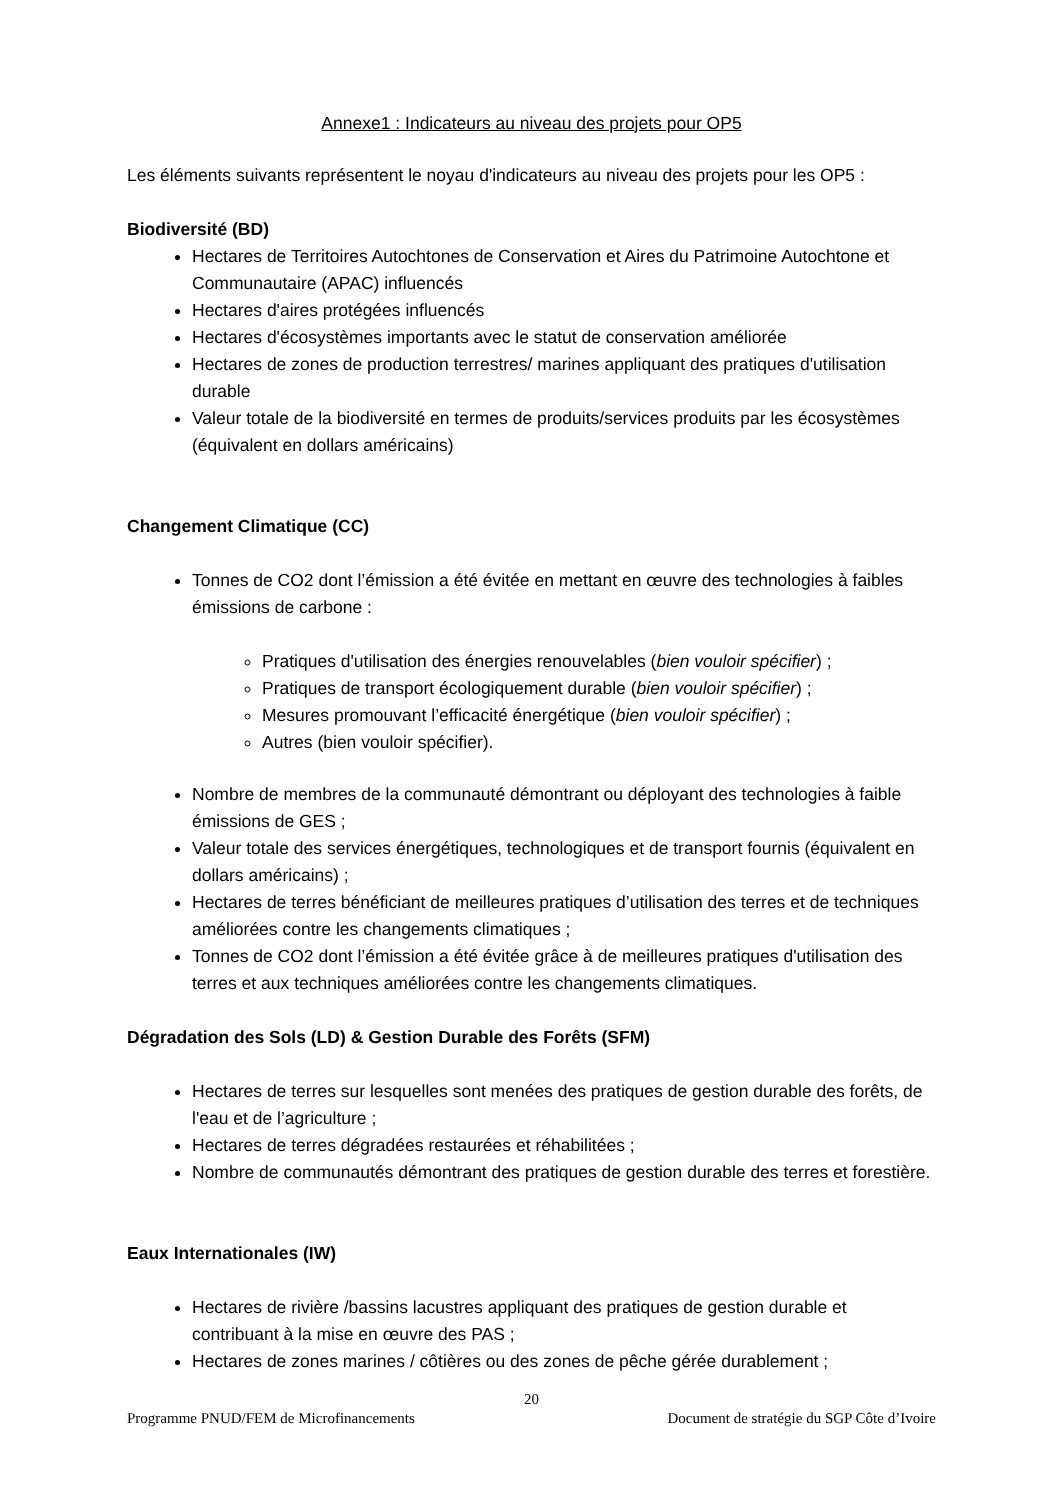Annexe1 : Indicateurs au niveau des projets pour OP5
Les éléments suivants représentent le noyau d'indicateurs au niveau des projets pour les OP5 :
Biodiversité (BD)
Hectares de Territoires Autochtones de Conservation et Aires du Patrimoine Autochtone et Communautaire (APAC) influencés
Hectares d'aires protégées influencés
Hectares d'écosystèmes importants avec le statut de conservation améliorée
Hectares de zones de production terrestres/ marines appliquant des pratiques d'utilisation durable
Valeur totale de la biodiversité en termes de produits/services produits par les écosystèmes (équivalent en dollars américains)
Changement Climatique (CC)
Tonnes de CO2 dont l’émission a été évitée en mettant en œuvre des technologies à faibles émissions de carbone :
Pratiques d'utilisation des énergies renouvelables (bien vouloir spécifier) ;
Pratiques de transport écologiquement durable (bien vouloir spécifier) ;
Mesures promouvant l’efficacité énergétique (bien vouloir spécifier) ;
Autres (bien vouloir spécifier).
Nombre de membres de la communauté démontrant ou déployant des technologies à faible émissions de GES ;
Valeur totale des services énergétiques, technologiques et de transport fournis (équivalent en dollars américains) ;
Hectares de terres bénéficiant de meilleures pratiques d’utilisation des terres et de techniques améliorées contre les changements climatiques ;
Tonnes de CO2 dont l’émission a été évitée grâce à de meilleures pratiques d'utilisation des terres et aux techniques améliorées contre les changements climatiques.
Dégradation des Sols (LD) & Gestion Durable des Forêts (SFM)
Hectares de terres sur lesquelles sont menées des pratiques de gestion durable des forêts, de l'eau et de l’agriculture ;
Hectares de terres dégradées restaurées et réhabilitées ;
Nombre de communautés démontrant des pratiques de gestion durable des terres et forestière.
Eaux Internationales (IW)
Hectares de rivière /bassins lacustres appliquant des pratiques de gestion durable et contribuant à la mise en œuvre des PAS ;
Hectares de zones marines / côtières ou des zones de pêche gérée durablement ;
20
Programme PNUD/FEM de Microfinancements Document de stratégie du SGP Côte d’Ivoire